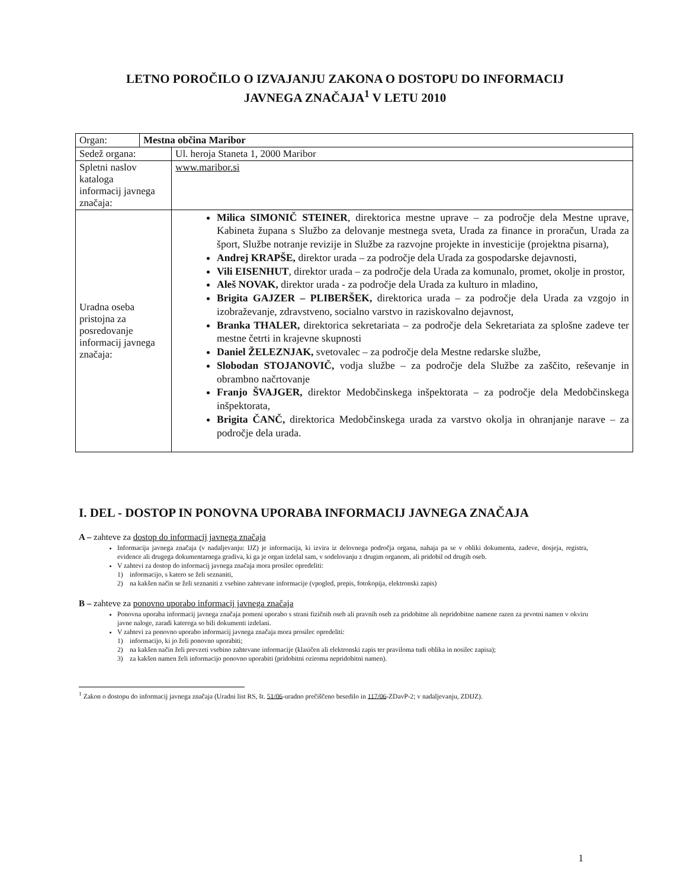LETNO POROČILO O IZVAJANJU ZAKONA O DOSTOPU DO INFORMACIJ
JAVNEGA ZNAČAJA<sup>1</sup> V LETU 2010
| Organ: | Mestna občina Maribor | |
| Sedež organa: | | Ul. heroja Staneta 1, 2000 Maribor |
| Spletni naslov kataloga informacij javnega značaja: | | www.maribor.si |
| Uradna oseba pristojna za posredovanje informacij javnega značaja: | | Milica SIMONIČ STEINER , direktorica mestne uprave – za področje dela Mestne uprave, Kabineta župana s Službo za delovanje mestnega sveta, Urada za finance in proračun, Urada za šport, Službe notranje revizije in Službe za razvojne projekte in investicije (projektna pisarna), Andrej KRAPŠE, direktor urada – za področje dela Urada za gospodarske dejavnosti, Vili EISENHUT , direktor urada – za področje dela Urada za komunalo, promet, okolje in prostor, Aleš NOVAK, direktor urada - za področje dela Urada za kulturo in mladino, Brigita GAJZER – PLIBERŠEK, direktorica urada – za področje dela Urada za vzgojo in izobraževanje, zdravstveno, socialno varstvo in raziskovalno dejavnost, Branka THALER, direktorica sekretariata – za področje dela Sekretariata za splošne zadeve ter mestne četrti in krajevne skupnosti Daniel ŽELEZNJAK, svetovalec – za področje dela Mestne redarske službe, Slobodan STOJANOVIČ, vodja službe – za področje dela Službe za zaščito, reševanje in obrambno načrtovanje Franjo ŠVAJGER, direktor Medobčinskega inšpektorata – za področje dela Medobčinskega inšpektorata, Brigita ČANČ, direktorica Medobčinskega urada za varstvo okolja in ohranjanje narave – za področje dela urada. |
I. DEL - DOSTOP IN PONOVNA UPORABA INFORMACIJ JAVNEGA ZNAČAJA
A – zahteve za dostop do informacij javnega značaja
Informacija javnega značaja (v nadaljevanju: IJZ) je informacija, ki izvira iz delovnega področja organa, nahaja pa se v obliki dokumenta, zadeve, dosjeja, registra, evidence ali drugega dokumentarnega gradiva, ki ga je organ izdelal sam, v sodelovanju z drugim organom, ali pridobil od drugih oseb.
V zahtevi za dostop do informacij javnega značaja mora prosilec opredeliti:
1) informacijo, s katero se želi seznaniti,
2) na kakšen način se želi seznaniti z vsebino zahtevane informacije (vpogled, prepis, fotokopija, elektronski zapis)
B – zahteve za ponovno uporabo informacij javnega značaja
Ponovna uporaba informacij javnega značaja pomeni uporabo s strani fizičnih oseb ali pravnih oseb za pridobitne ali nepridobitne namene razen za prvotni namen v okviru javne naloge, zaradi katerega so bili dokumenti izdelani.
V zahtevi za ponovno uporabo informacij javnega značaja mora prosilec opredeliti:
1) informacijo, ki jo želi ponovno uporabiti;
2) na kakšen način želi prevzeti vsebino zahtevane informacije (klasičen ali elektronski zapis ter praviloma tudi oblika in nosilec zapisa);
3) za kakšen namen želi informacijo ponovno uporabiti (pridobitni oziroma nepridobitni namen).
<sup>1</sup> Zakon o dostopu do informacij javnega značaja (Uradni list RS, št. 51/06-uradno prečiščeno besedilo in 117/06-ZDavP-2; v nadaljevanju, ZDIJZ).
1